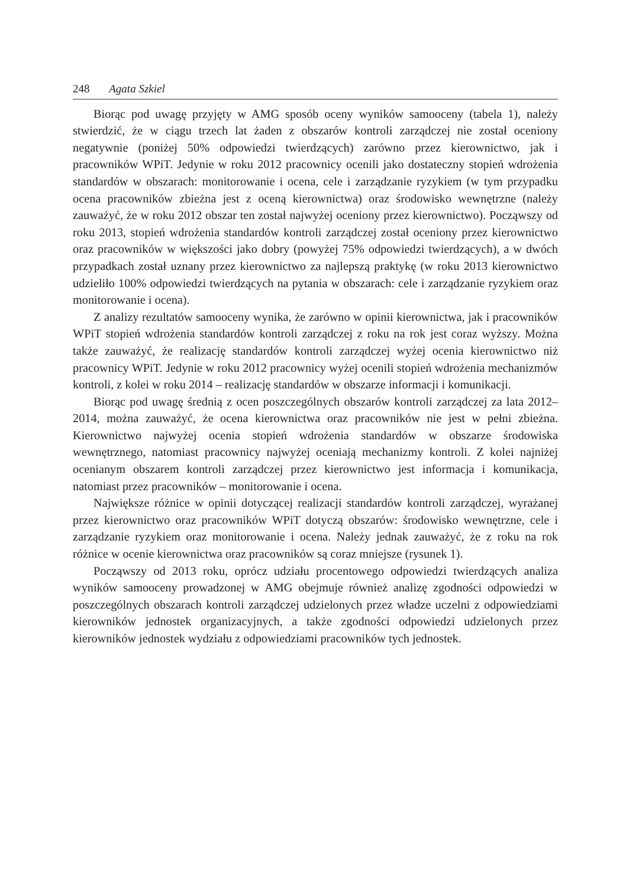248 Agata Szkiel
Biorąc pod uwagę przyjęty w AMG sposób oceny wyników samooceny (tabela 1), należy stwierdzić, że w ciągu trzech lat żaden z obszarów kontroli zarządczej nie został oceniony negatywnie (poniżej 50% odpowiedzi twierdzących) zarówno przez kierownictwo, jak i pracowników WPiT. Jedynie w roku 2012 pracownicy ocenili jako dostateczny stopień wdrożenia standardów w obszarach: monitorowanie i ocena, cele i zarządzanie ryzykiem (w tym przypadku ocena pracowników zbieżna jest z oceną kierownictwa) oraz środowisko wewnętrzne (należy zauważyć, że w roku 2012 obszar ten został najwyżej oceniony przez kierownictwo). Począwszy od roku 2013, stopień wdrożenia standardów kontroli zarządczej został oceniony przez kierownictwo oraz pracowników w większości jako dobry (powyżej 75% odpowiedzi twierdzących), a w dwóch przypadkach został uznany przez kierownictwo za najlepszą praktykę (w roku 2013 kierownictwo udzieliło 100% odpowiedzi twierdzących na pytania w obszarach: cele i zarządzanie ryzykiem oraz monitorowanie i ocena).
Z analizy rezultatów samooceny wynika, że zarówno w opinii kierownictwa, jak i pracowników WPiT stopień wdrożenia standardów kontroli zarządczej z roku na rok jest coraz wyższy. Można także zauważyć, że realizację standardów kontroli zarządczej wyżej ocenia kierownictwo niż pracownicy WPiT. Jedynie w roku 2012 pracownicy wyżej ocenili stopień wdrożenia mechanizmów kontroli, z kolei w roku 2014 – realizację standardów w obszarze informacji i komunikacji.
Biorąc pod uwagę średnią z ocen poszczególnych obszarów kontroli zarządczej za lata 2012–2014, można zauważyć, że ocena kierownictwa oraz pracowników nie jest w pełni zbieżna. Kierownictwo najwyżej ocenia stopień wdrożenia standardów w obszarze środowiska wewnętrznego, natomiast pracownicy najwyżej oceniają mechanizmy kontroli. Z kolei najniżej ocenianym obszarem kontroli zarządczej przez kierownictwo jest informacja i komunikacja, natomiast przez pracowników – monitorowanie i ocena.
Największe różnice w opinii dotyczącej realizacji standardów kontroli zarządczej, wyrażanej przez kierownictwo oraz pracowników WPiT dotyczą obszarów: środowisko wewnętrzne, cele i zarządzanie ryzykiem oraz monitorowanie i ocena. Należy jednak zauważyć, że z roku na rok różnice w ocenie kierownictwa oraz pracowników są coraz mniejsze (rysunek 1).
Począwszy od 2013 roku, oprócz udziału procentowego odpowiedzi twierdzących analiza wyników samooceny prowadzonej w AMG obejmuje również analizę zgodności odpowiedzi w poszczególnych obszarach kontroli zarządczej udzielonych przez władze uczelni z odpowiedziami kierowników jednostek organizacyjnych, a także zgodności odpowiedzi udzielonych przez kierowników jednostek wydziału z odpowiedziami pracowników tych jednostek.